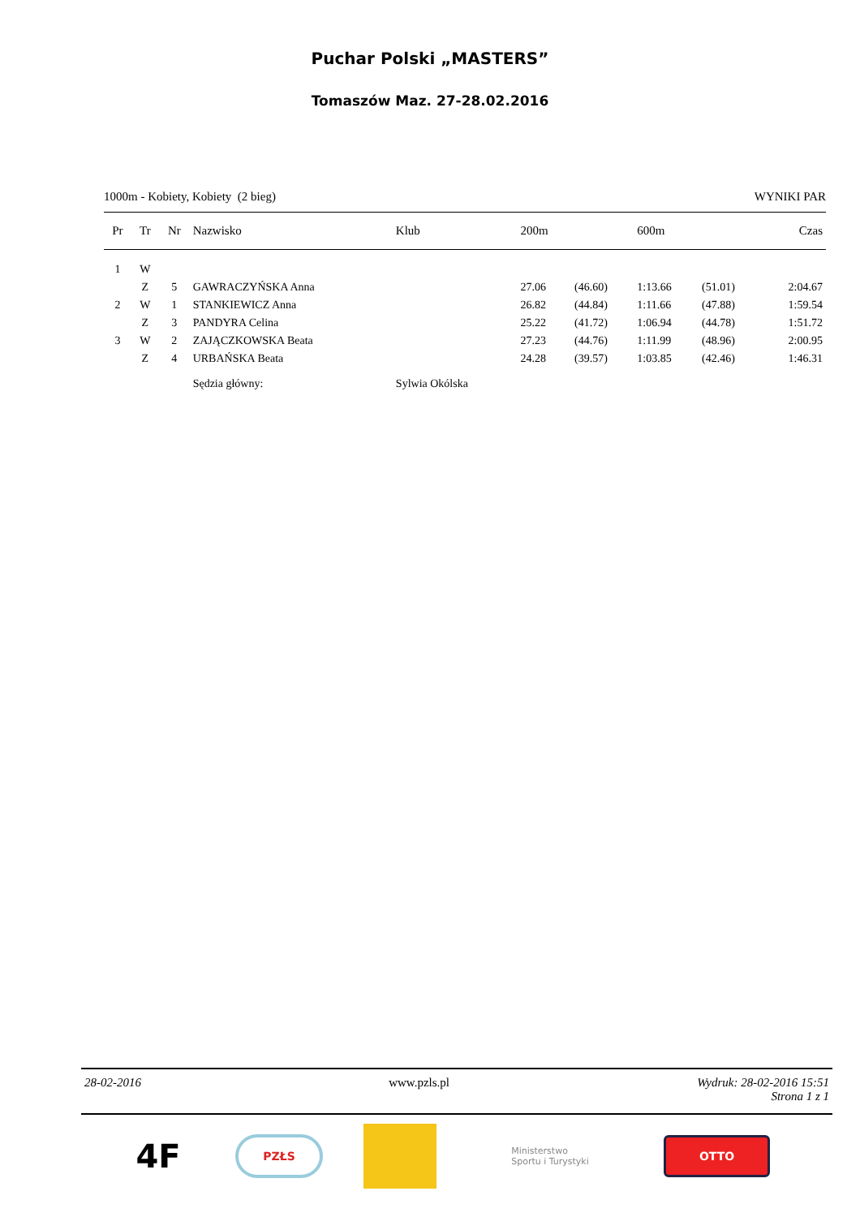Puchar Polski „MASTERS”
Tomaszów Maz. 27-28.02.2016
1000m - Kobiety, Kobiety (2 bieg) WYNIKI PAR
| Pr | Tr | Nr | Nazwisko | Klub | 200m | | 600m | | Czas |
| --- | --- | --- | --- | --- | --- | --- | --- | --- | --- |
| 1 | W | | | | | | | | |
| | Z | 5 | GAWRACZYŃSKA Anna | | 27.06 | (46.60) | 1:13.66 | (51.01) | 2:04.67 |
| 2 | W | 1 | STANKIEWICZ Anna | | 26.82 | (44.84) | 1:11.66 | (47.88) | 1:59.54 |
| | Z | 3 | PANDYRA Celina | | 25.22 | (41.72) | 1:06.94 | (44.78) | 1:51.72 |
| 3 | W | 2 | ZAJĄCZKOWSKA Beata | | 27.23 | (44.76) | 1:11.99 | (48.96) | 2:00.95 |
| | Z | 4 | URBAŃSKA Beata | | 24.28 | (39.57) | 1:03.85 | (42.46) | 1:46.31 |
| | | | Sędzia główny: | Sylwia Okólska | | | | | |
28-02-2016 www.pzls.pl Wydruk: 28-02-2016 15:51
Strona 1 z 1
4F
PZŁS
Ministerstwo
Sportu i Turystyki
OTTO